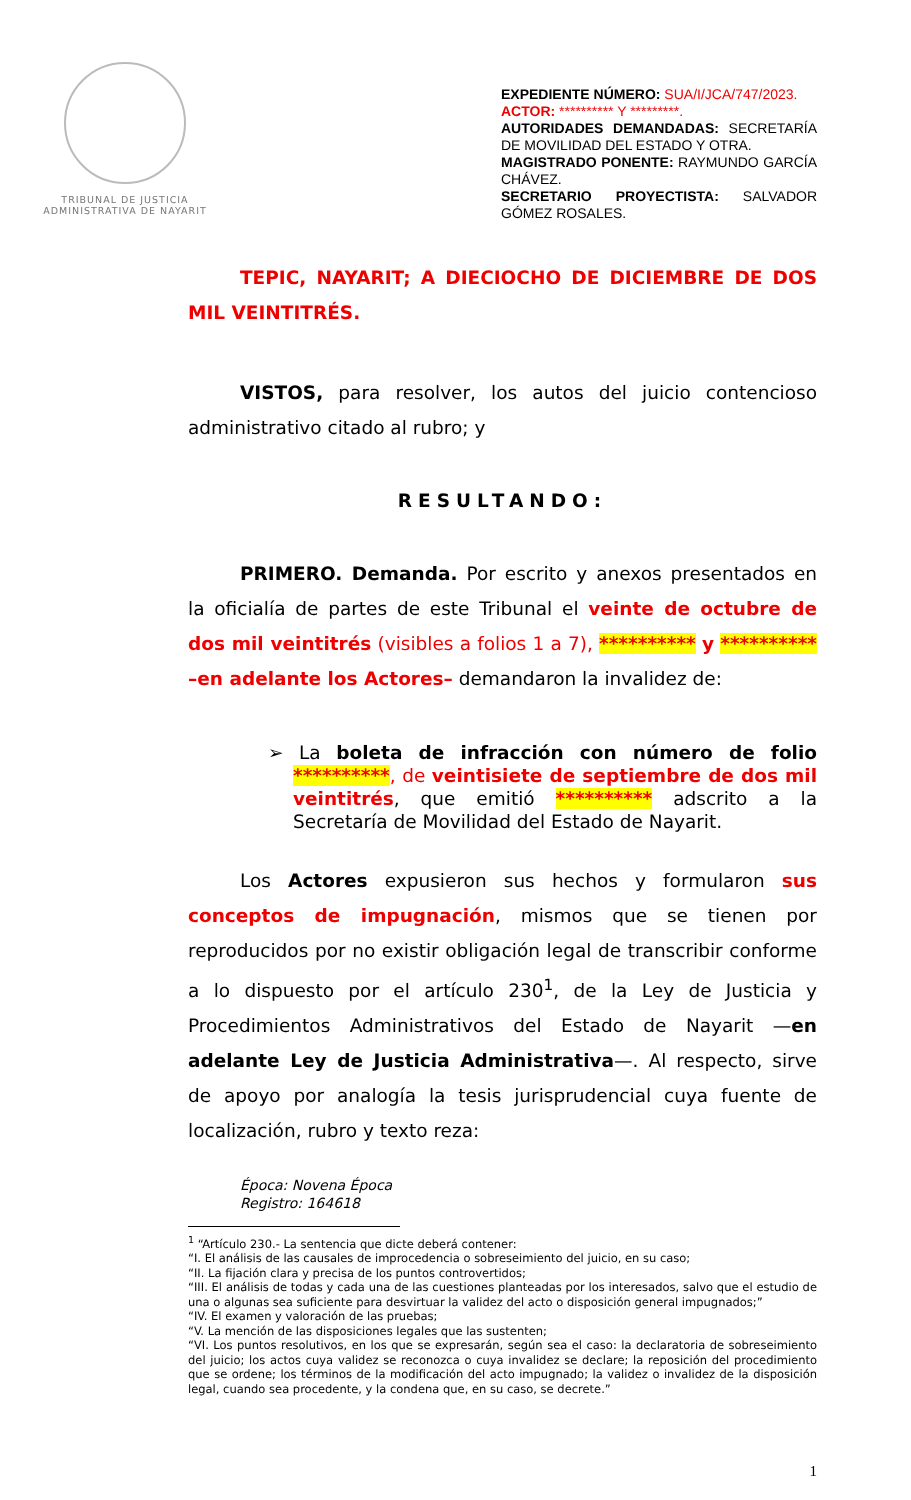TRIBUNAL DE JUSTICIA
ADMINISTRATIVA DE NAYARIT
EXPEDIENTE NÚMERO: SUA/I/JCA/747/2023.
ACTOR: ********** Y *********.
AUTORIDADES DEMANDADAS: SECRETARÍA DE MOVILIDAD DEL ESTADO Y OTRA.
MAGISTRADO PONENTE: RAYMUNDO GARCÍA CHÁVEZ.
SECRETARIO PROYECTISTA: SALVADOR GÓMEZ ROSALES.
TEPIC, NAYARIT; A DIECIOCHO DE DICIEMBRE DE DOS MIL VEINTITRÉS.
VISTOS, para resolver, los autos del juicio contencioso administrativo citado al rubro; y
RESULTANDO:
PRIMERO. Demanda. Por escrito y anexos presentados en la oficialía de partes de este Tribunal el veinte de octubre de dos mil veintitrés (visibles a folios 1 a 7), ********** y ********** –en adelante los Actores– demandaron la invalidez de:
➢ La boleta de infracción con número de folio **********, de veintisiete de septiembre de dos mil veintitrés, que emitió ********** adscrito a la Secretaría de Movilidad del Estado de Nayarit.
Los Actores expusieron sus hechos y formularon sus conceptos de impugnación, mismos que se tienen por reproducidos por no existir obligación legal de transcribir conforme a lo dispuesto por el artículo 230<sup>1</sup>, de la Ley de Justicia y Procedimientos Administrativos del Estado de Nayarit —en adelante Ley de Justicia Administrativa—. Al respecto, sirve de apoyo por analogía la tesis jurisprudencial cuya fuente de localización, rubro y texto reza:
Época: Novena Época
Registro: 164618
<sup>1</sup> “Artículo 230.- La sentencia que dicte deberá contener:
“I. El análisis de las causales de improcedencia o sobreseimiento del juicio, en su caso;
“II. La fijación clara y precisa de los puntos controvertidos;
“III. El análisis de todas y cada una de las cuestiones planteadas por los interesados, salvo que el estudio de una o algunas sea suficiente para desvirtuar la validez del acto o disposición general impugnados;”
“IV. El examen y valoración de las pruebas;
“V. La mención de las disposiciones legales que las sustenten;
“VI. Los puntos resolutivos, en los que se expresarán, según sea el caso: la declaratoria de sobreseimiento del juicio; los actos cuya validez se reconozca o cuya invalidez se declare; la reposición del procedimiento que se ordene; los términos de la modificación del acto impugnado; la validez o invalidez de la disposición legal, cuando sea procedente, y la condena que, en su caso, se decrete.”
1